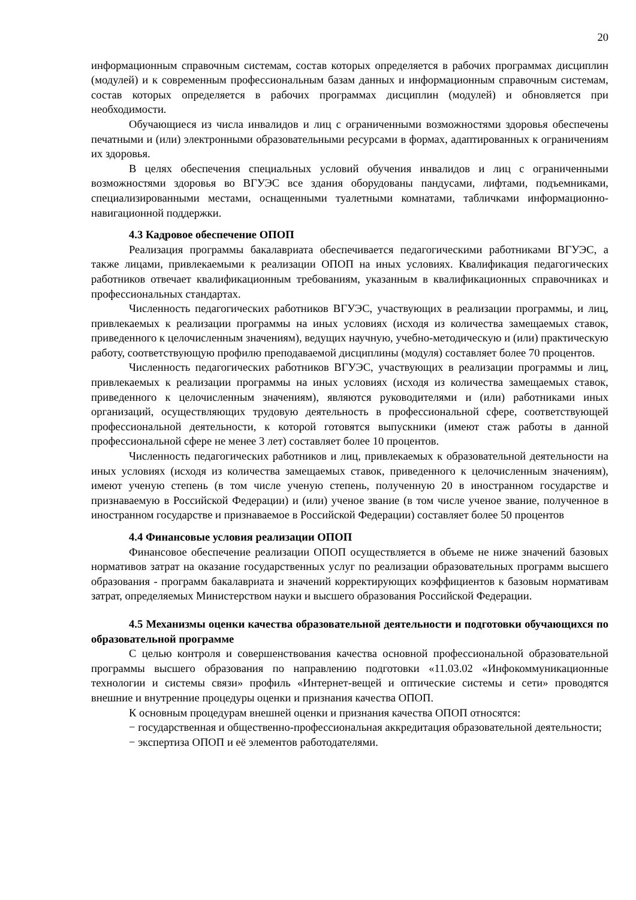20
информационным справочным системам, состав которых определяется в рабочих программах дисциплин (модулей) и к современным профессиональным базам данных и информационным справочным системам, состав которых определяется в рабочих программах дисциплин (модулей) и обновляется при необходимости.
Обучающиеся из числа инвалидов и лиц с ограниченными возможностями здоровья обеспечены печатными и (или) электронными образовательными ресурсами в формах, адаптированных к ограничениям их здоровья.
В целях обеспечения специальных условий обучения инвалидов и лиц с ограниченными возможностями здоровья во ВГУЭС все здания оборудованы пандусами, лифтами, подъемниками, специализированными местами, оснащенными туалетными комнатами, табличками информационно-навигационной поддержки.
4.3 Кадровое обеспечение ОПОП
Реализация программы бакалавриата обеспечивается педагогическими работниками ВГУЭС, а также лицами, привлекаемыми к реализации ОПОП на иных условиях. Квалификация педагогических работников отвечает квалификационным требованиям, указанным в квалификационных справочниках и профессиональных стандартах.
Численность педагогических работников ВГУЭС, участвующих в реализации программы, и лиц, привлекаемых к реализации программы на иных условиях (исходя из количества замещаемых ставок, приведенного к целочисленным значениям), ведущих научную, учебно-методическую и (или) практическую работу, соответствующую профилю преподаваемой дисциплины (модуля) составляет более 70 процентов.
Численность педагогических работников ВГУЭС, участвующих в реализации программы и лиц, привлекаемых к реализации программы на иных условиях (исходя из количества замещаемых ставок, приведенного к целочисленным значениям), являются руководителями и (или) работниками иных организаций, осуществляющих трудовую деятельность в профессиональной сфере, соответствующей профессиональной деятельности, к которой готовятся выпускники (имеют стаж работы в данной профессиональной сфере не менее 3 лет) составляет более 10 процентов.
Численность педагогических работников и лиц, привлекаемых к образовательной деятельности на иных условиях (исходя из количества замещаемых ставок, приведенного к целочисленным значениям), имеют ученую степень (в том числе ученую степень, полученную 20 в иностранном государстве и признаваемую в Российской Федерации) и (или) ученое звание (в том числе ученое звание, полученное в иностранном государстве и признаваемое в Российской Федерации) составляет более 50 процентов
4.4 Финансовые условия реализации ОПОП
Финансовое обеспечение реализации ОПОП осуществляется в объеме не ниже значений базовых нормативов затрат на оказание государственных услуг по реализации образовательных программ высшего образования - программ бакалавриата и значений корректирующих коэффициентов к базовым нормативам затрат, определяемых Министерством науки и высшего образования Российской Федерации.
4.5 Механизмы оценки качества образовательной деятельности и подготовки обучающихся по образовательной программе
С целью контроля и совершенствования качества основной профессиональной образовательной программы высшего образования по направлению подготовки «11.03.02 «Инфокоммуникационные технологии и системы связи» профиль «Интернет-вещей и оптические системы и сети» проводятся внешние и внутренние процедуры оценки и признания качества ОПОП.
К основным процедурам внешней оценки и признания качества ОПОП относятся:
− государственная и общественно-профессиональная аккредитация образовательной деятельности;
− экспертиза ОПОП и её элементов работодателями.